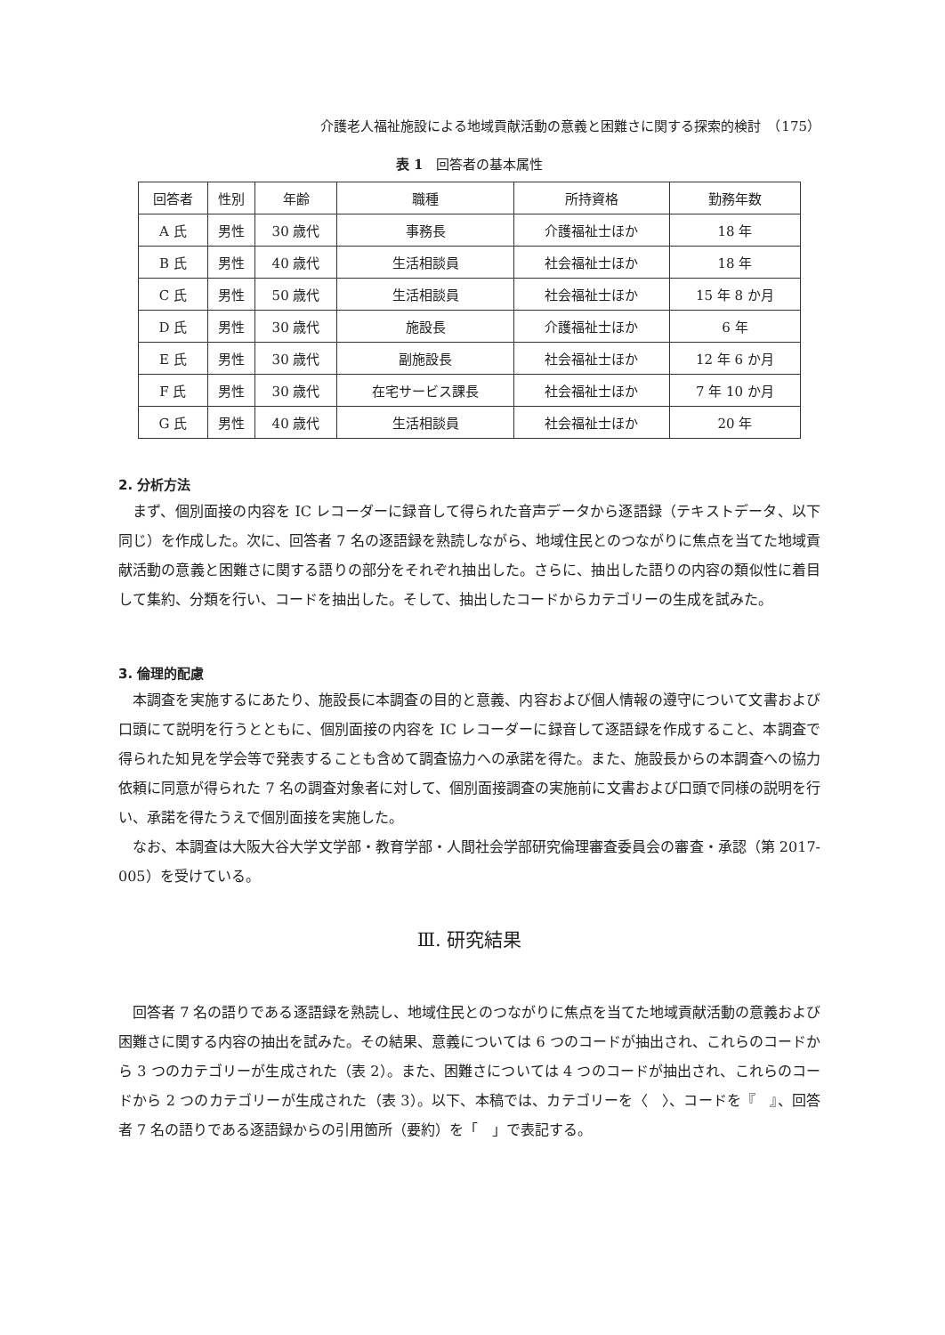介護老人福祉施設による地域貢献活動の意義と困難さに関する探索的検討　（175）
表 1　回答者の基本属性
| 回答者 | 性別 | 年齢 | 職種 | 所持資格 | 勤務年数 |
| --- | --- | --- | --- | --- | --- |
| A 氏 | 男性 | 30 歳代 | 事務長 | 介護福祉士ほか | 18 年 |
| B 氏 | 男性 | 40 歳代 | 生活相談員 | 社会福祉士ほか | 18 年 |
| C 氏 | 男性 | 50 歳代 | 生活相談員 | 社会福祉士ほか | 15 年 8 か月 |
| D 氏 | 男性 | 30 歳代 | 施設長 | 介護福祉士ほか | 6 年 |
| E 氏 | 男性 | 30 歳代 | 副施設長 | 社会福祉士ほか | 12 年 6 か月 |
| F 氏 | 男性 | 30 歳代 | 在宅サービス課長 | 社会福祉士ほか | 7 年 10 か月 |
| G 氏 | 男性 | 40 歳代 | 生活相談員 | 社会福祉士ほか | 20 年 |
2. 分析方法
まず、個別面接の内容を IC レコーダーに録音して得られた音声データから逐語録（テキストデータ、以下同じ）を作成した。次に、回答者 7 名の逐語録を熟読しながら、地域住民とのつながりに焦点を当てた地域貢献活動の意義と困難さに関する語りの部分をそれぞれ抽出した。さらに、抽出した語りの内容の類似性に着目して集約、分類を行い、コードを抽出した。そして、抽出したコードからカテゴリーの生成を試みた。
3. 倫理的配慮
本調査を実施するにあたり、施設長に本調査の目的と意義、内容および個人情報の遵守について文書および口頭にて説明を行うとともに、個別面接の内容を IC レコーダーに録音して逐語録を作成すること、本調査で得られた知見を学会等で発表することも含めて調査協力への承諾を得た。また、施設長からの本調査への協力依頼に同意が得られた 7 名の調査対象者に対して、個別面接調査の実施前に文書および口頭で同様の説明を行い、承諾を得たうえで個別面接を実施した。
なお、本調査は大阪大谷大学文学部・教育学部・人間社会学部研究倫理審査委員会の審査・承認（第 2017-005）を受けている。
Ⅲ. 研究結果
回答者 7 名の語りである逐語録を熟読し、地域住民とのつながりに焦点を当てた地域貢献活動の意義および困難さに関する内容の抽出を試みた。その結果、意義については 6 つのコードが抽出され、これらのコードから 3 つのカテゴリーが生成された（表 2）。また、困難さについては 4 つのコードが抽出され、これらのコードから 2 つのカテゴリーが生成された（表 3）。以下、本稿では、カテゴリーを〈　〉、コードを『　』、回答者 7 名の語りである逐語録からの引用箇所（要約）を「　」で表記する。